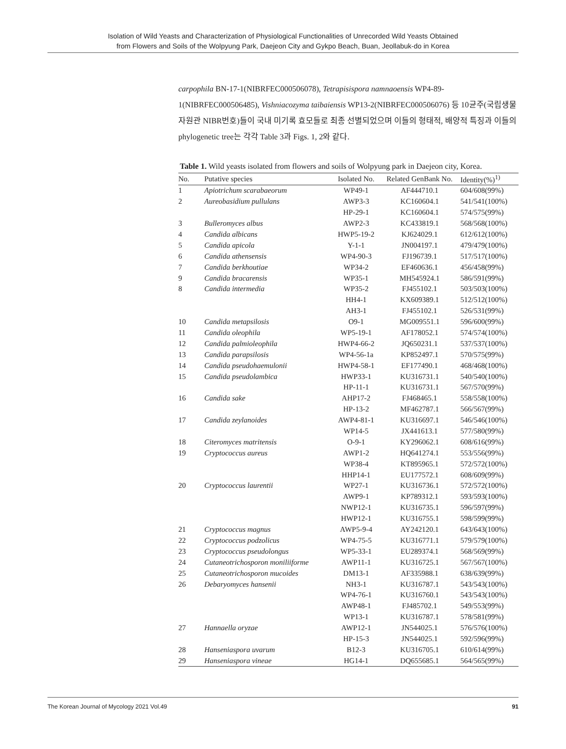Isolation of Wild Yeasts and Characterization of Physiological Functionalities of Unrecorded Wild Yeasts Obtained
from Flowers and Soils of the Wolpyung Park, Daejeon City and Gykpo Beach, Buan, Jeollabuk-do in Korea
carpophila BN-17-1(NIBRFEC000506078), Tetrapisispora namnaoensis WP4-89-1(NIBRFEC000506485), Vishniacozyma taibaiensis WP13-2(NIBRFEC000506076) 등 10균주(국립생물자원관 NIBR번호)들이 국내 미기록 효모들로 최종 선별되었으며 이들의 형태적, 배양적 특징과 이들의 phylogenetic tree는 각각 Table 3과 Figs. 1, 2와 같다.
Table 1. Wild yeasts isolated from flowers and soils of Wolpyung park in Daejeon city, Korea.
| No. | Putative species | Isolated No. | Related GenBank No. | Identity(%)<sup>1)</sup> |
| --- | --- | --- | --- | --- |
| 1 | Apiotrichum scarabaeorum | WP49-1 | AF444710.1 | 604/608(99%) |
| 2 | Aureobasidium pullulans | AWP3-3 | KC160604.1 | 541/541(100%) |
| | | HP-29-1 | KC160604.1 | 574/575(99%) |
| 3 | Bulleromyces albus | AWP2-3 | KC433819.1 | 568/568(100%) |
| 4 | Candida albicans | HWP5-19-2 | KJ624029.1 | 612/612(100%) |
| 5 | Candida apicola | Y-1-1 | JN004197.1 | 479/479(100%) |
| 6 | Candida athensensis | WP4-90-3 | FJ196739.1 | 517/517(100%) |
| 7 | Candida berkhoutiae | WP34-2 | EF460636.1 | 456/458(99%) |
| 9 | Candida bracarensis | WP35-1 | MH545924.1 | 586/591(99%) |
| 8 | Candida intermedia | WP35-2 | FJ455102.1 | 503/503(100%) |
| | | HH4-1 | KX609389.1 | 512/512(100%) |
| | | AH3-1 | FJ455102.1 | 526/531(99%) |
| 10 | Candida metapsilosis | O9-1 | MG009551.1 | 596/600(99%) |
| 11 | Candida oleophila | WP5-19-1 | AF178052.1 | 574/574(100%) |
| 12 | Candida palmioleophila | HWP4-66-2 | JQ650231.1 | 537/537(100%) |
| 13 | Candida parapsilosis | WP4-56-1a | KP852497.1 | 570/575(99%) |
| 14 | Candida pseudohaemulonii | HWP4-58-1 | EF177490.1 | 468/468(100%) |
| 15 | Candida pseudolambica | HWP33-1 | KU316731.1 | 540/540(100%) |
| | | HP-11-1 | KU316731.1 | 567/570(99%) |
| 16 | Candida sake | AHP17-2 | FJ468465.1 | 558/558(100%) |
| | | HP-13-2 | MF462787.1 | 566/567(99%) |
| 17 | Candida zeylanoides | AWP4-81-1 | KU316697.1 | 546/546(100%) |
| | | WP14-5 | JX441613.1 | 577/580(99%) |
| 18 | Citeromyces matritensis | O-9-1 | KY296062.1 | 608/616(99%) |
| 19 | Cryptococcus aureus | AWP1-2 | HQ641274.1 | 553/556(99%) |
| | | WP38-4 | KT895965.1 | 572/572(100%) |
| | | HHP14-1 | EU177572.1 | 608/609(99%) |
| 20 | Cryptococcus laurentii | WP27-1 | KU316736.1 | 572/572(100%) |
| | | AWP9-1 | KP789312.1 | 593/593(100%) |
| | | NWP12-1 | KU316735.1 | 596/597(99%) |
| | | HWP12-1 | KU316755.1 | 598/599(99%) |
| 21 | Cryptococcus magnus | AWP5-9-4 | AY242120.1 | 643/643(100%) |
| 22 | Cryptococcus podzolicus | WP4-75-5 | KU316771.1 | 579/579(100%) |
| 23 | Cryptococcus pseudolongus | WP5-33-1 | EU289374.1 | 568/569(99%) |
| 24 | Cutaneotrichosporon moniliiforme | AWP11-1 | KU316725.1 | 567/567(100%) |
| 25 | Cutaneotrichosporon mucoides | DM13-1 | AF335988.1 | 638/639(99%) |
| 26 | Debaryomyces hansenii | NH3-1 | KU316787.1 | 543/543(100%) |
| | | WP4-76-1 | KU316760.1 | 543/543(100%) |
| | | AWP48-1 | FJ485702.1 | 549/553(99%) |
| | | WP13-1 | KU316787.1 | 578/581(99%) |
| 27 | Hannaella oryzae | AWP12-1 | JN544025.1 | 576/576(100%) |
| | | HP-15-3 | JN544025.1 | 592/596(99%) |
| 28 | Hanseniaspora uvarum | B12-3 | KU316705.1 | 610/614(99%) |
| 29 | Hanseniaspora vineae | HG14-1 | DQ655685.1 | 564/565(99%) |
The Korean Journal of Mycology 2021 Vol.49 91